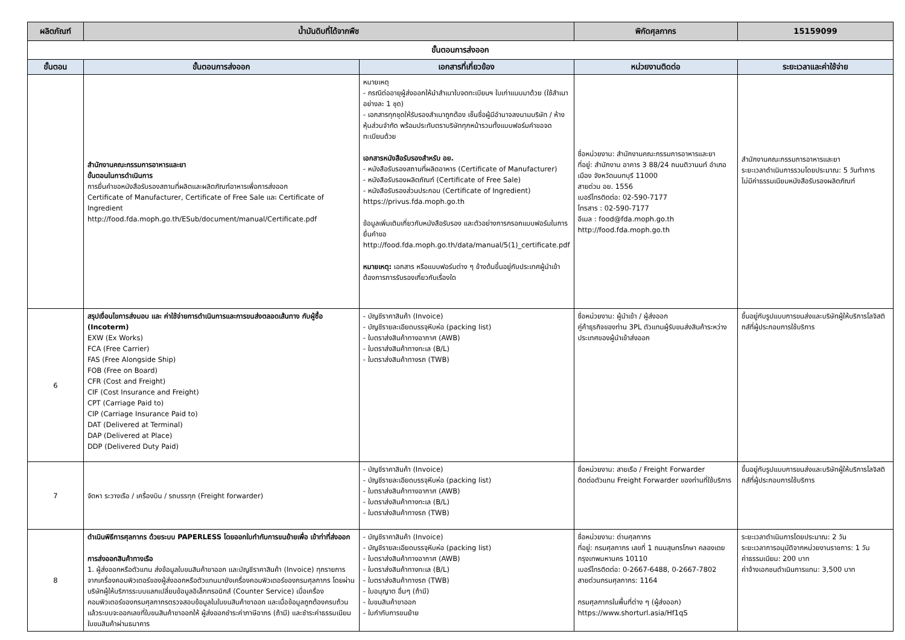| ผลิตภัณฑ์ | น้ำมันดิบที่ได้จากพืช | | พิกัดศุลกากร | 15159099 |
| --- | --- | --- | --- | --- |
| ขั้นตอนการส่งออก | | | | |
| ขั้นตอน | ขั้นตอนการส่งออก | เอกสารที่เกี่ยวข้อง | หน่วยงานติดต่อ | ระยะเวลาและค่าใช้จ่าย |
| | สำนักงานคณะกรรมการอาหารและยา ขั้นตอนในการดำเนินการ การยื่นคำขอหนังสือรับรองสถานที่ผลิตและผลิตภัณฑ์อาหารเพื่อการส่งออก Certificate of Manufacturer, Certificate of Free Sale และ Certificate of Ingredient http://food.fda.moph.go.th/ESub/document/manual/Certificate.pdf | หมายเหตุ - กรณีต่ออายุผู้ส่งออกให้นำสำเนาใบจดทะเบียนฯ ใบเก่าแนบมาด้วย (ใช้สำเนาอย่างละ 1 ชุด) - เอกสารทุกชุดให้รับรองสำเนาถูกต้อง เซ็นชื่อผู้มีอำนาจลงนามบริษัท / ห้างหุ้นส่วนจำกัด พร้อมประทับตราบริษัททุกหน้ารวมทั้งแบบฟอร์มคำขอจดทะเบียนด้วย เอกสารหนังสือรับรองสำหรับ อย. - หนังสือรับรองสถานที่ผลิตอาหาร (Certificate of Manufacturer) - หนังสือรับรองผลิตภัณฑ์ (Certificate of Free Sale) - หนังสือรับรองส่วนประกอบ (Certificate of Ingredient) https://privus.fda.moph.go.th ข้อมูลเพิ่มเติมเกี่ยวกับหนังสือรับรอง และตัวอย่างการกรอกแบบฟอร์มในการยื่นคำขอ http://food.fda.moph.go.th/data/manual/5(1)_certificate.pdf หมายเหตุ: เอกสาร หรือแบบฟอร์มต่าง ๆ ข้างต้นขึ้นอยู่กับประเทศผู้นำเข้าต้องการการรับรองเกี่ยวกับเรื่องใด | ชื่อหน่วยงาน: สำนักงานคณะกรรมการอาหารและยา ที่อยู่: สำนักงาน อาคาร 3 88/24 ถนนติวานนท์ อำเภอเมือง จังหวัดนนทบุรี 11000 สายด่วน อย. 1556 เบอร์โทรติดต่อ: 02-590-7177 โทรสาร : 02-590-7177 อีเมล : food@fda.moph.go.th http://food.fda.moph.go.th | สำนักงานคณะกรรมการอาหารและยา ระยะเวลาดำเนินการรวมโดยประมาณ: 5 วันทำการ ไม่มีค่าธรรมเนียมหนังสือรับรองผลิตภัณฑ์ |
| 6 | สรุปเงื่อนไขการส่งมอบ และ ค่าใช้จ่ายการดำเนินการและการขนส่งตลอดเส้นทาง กับผู้ซื้อ (Incoterm) EXW (Ex Works) FCA (Free Carrier) FAS (Free Alongside Ship) FOB (Free on Board) CFR (Cost and Freight) CIF (Cost Insurance and Freight) CPT (Carriage Paid to) CIP (Carriage Insurance Paid to) DAT (Delivered at Terminal) DAP (Delivered at Place) DDP (Delivered Duty Paid) | - บัญชีราคาสินค้า (Invoice) - บัญชีรายละเอียดบรรจุหีบห่อ (packing list) - ใบตราส่งสินค้าทางอากาศ (AWB) - ใบตราส่งสินค้าทางทะเล (B/L) - ใบตราส่งสินค้าทางรถ (TWB) | ชื่อหน่วยงาน: ผู้นำเข้า / ผู้ส่งออก คู่ค้าธุรกิจของท่าน 3PL ตัวแทนผู้รับขนส่งสินค้าระหว่างประเทศของผู้นำเข้าส่งออก | ขึ้นอยู่กับรูปแบบการขนส่งและบริษัทผู้ให้บริการโลจิสติกส์ที่ผู้ประกอบการใช้บริการ |
| 7 | จัดหา ระวางเรือ / เครื่องบิน / รถบรรทุก (Freight forwarder) | - บัญชีราคาสินค้า (Invoice) - บัญชีรายละเอียดบรรจุหีบห่อ (packing list) - ใบตราส่งสินค้าทางอากาศ (AWB) - ใบตราส่งสินค้าทางทะเล (B/L) - ใบตราส่งสินค้าทางรถ (TWB) | ชื่อหน่วยงาน: สายเรือ / Freight Forwarder ติดต่อตัวแทน Freight Forwarder ของท่านที่ใช้บริการ | ขึ้นอยู่กับรูปแบบการขนส่งและบริษัทผู้ให้บริการโลจิสติกส์ที่ผู้ประกอบการใช้บริการ |
| 8 | ดำเนินพิธีการศุลกากร ด้วยระบบ PAPERLESS โดยออกใบกำกับการขนย้ายเพื่อ เข้าท่าที่ส่งออก การส่งออกสินค้าทางเรือ 1. ผู้ส่งออกหรือตัวแทน ส่งข้อมูลใบขนสินค้าขาออก และบัญชีราคาสินค้า (Invoice) ทุกรายการจากเครื่องคอมพิวเตอร์ของผู้ส่งออกหรือตัวแทนมายังเครื่องคอมพิวเตอร์ของกรมศุลกากร โดยผ่านบริษัทผู้ให้บริการระบบแลกเปลี่ยนข้อมูลอิเล็กทรอนิกส์ (Counter Service) เมื่อเครื่องคอมพิวเตอร์ของกรมศุลกากรตรวจสอบข้อมูลในใบขนสินค้าขาออก และเมื่อข้อมูลถูกต้องครบถ้วนแล้วระบบจะออกเลขที่ใบขนสินค้าขาออกให้ ผู้ส่งออกชำระค่าภาษีอากร (ถ้ามี) และชำระค่าธรรมเนียมใบขนสินค้าผ่านธนาคาร | - บัญชีราคาสินค้า (Invoice) - บัญชีรายละเอียดบรรจุหีบห่อ (packing list) - ใบตราส่งสินค้าทางอากาศ (AWB) - ใบตราส่งสินค้าทางทะเล (B/L) - ใบตราส่งสินค้าทางรถ (TWB) - ใบอนุญาต อื่นๆ (ถ้ามี) - ใบขนสินค้าขาออก - ใบกำกับการขนย้าย | ชื่อหน่วยงาน: ด่านศุลกากร ที่อยู่: กรมศุลกากร เลขที่ 1 ถนนสุนทรโกษา คลองเตย กรุงเทพมหานคร 10110 เบอร์โทรติดต่อ: 0-2667-6488, 0-2667-7802 สายด่วนกรมศุลกากร: 1164 กรมศุลกากรในพื้นที่ต่าง ๆ (ผู้ส่งออก) https://www.shorturl.asia/Hf1qS | ระยะเวลาดำเนินการโดยประมาณ: 2 วัน ระยะเวลาการอนุมัติจากหน่วยงานราชการ: 1 วัน ค่าธรรมเนียม: 200 บาท ค่าจ้างเอกชนดำเนินการแทน: 3,500 บาท |